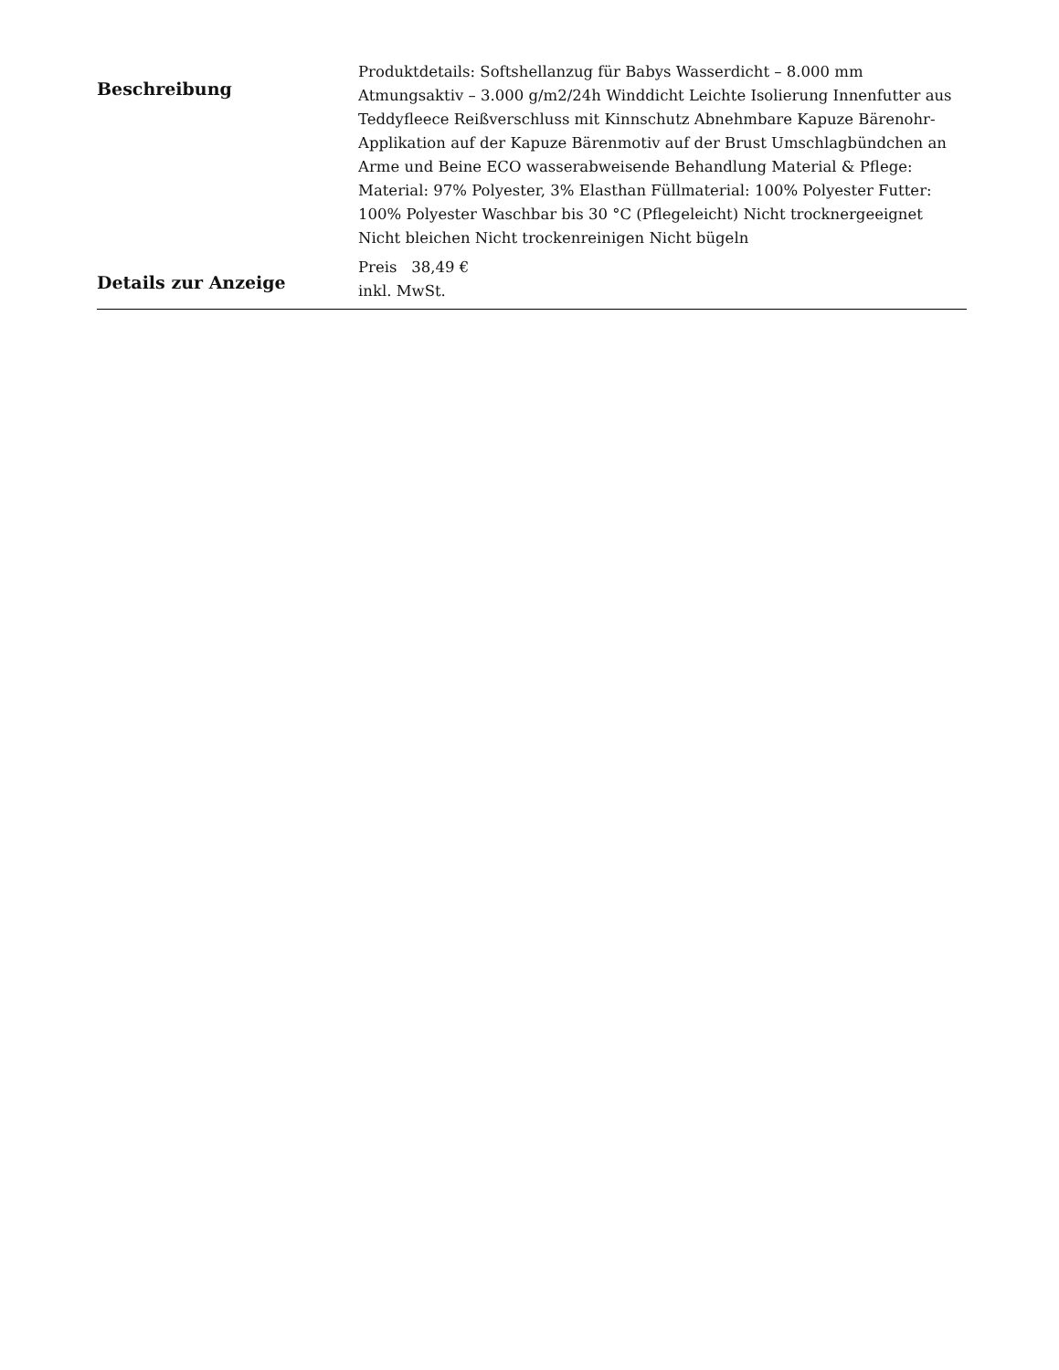| Beschreibung | Produktdetails: Softshellanzug für Babys Wasserdicht – 8.000 mm Atmungsaktiv – 3.000 g/m2/24h Winddicht Leichte Isolierung Innenfutter aus Teddyfleece Reißverschluss mit Kinnschutz Abnehmbare Kapuze Bärenohr-Applikation auf der Kapuze Bärenmotiv auf der Brust Umschlagbündchen an Arme und Beine ECO wasserabweisende Behandlung Material & Pflege: Material: 97% Polyester, 3% Elasthan Füllmaterial: 100% Polyester Futter: 100% Polyester Waschbar bis 30 °C (Pflegeleicht) Nicht trocknergeeignet Nicht bleichen Nicht trockenreinigen Nicht bügeln |
| Details zur Anzeige | Preis 38,49 € inkl. MwSt. |